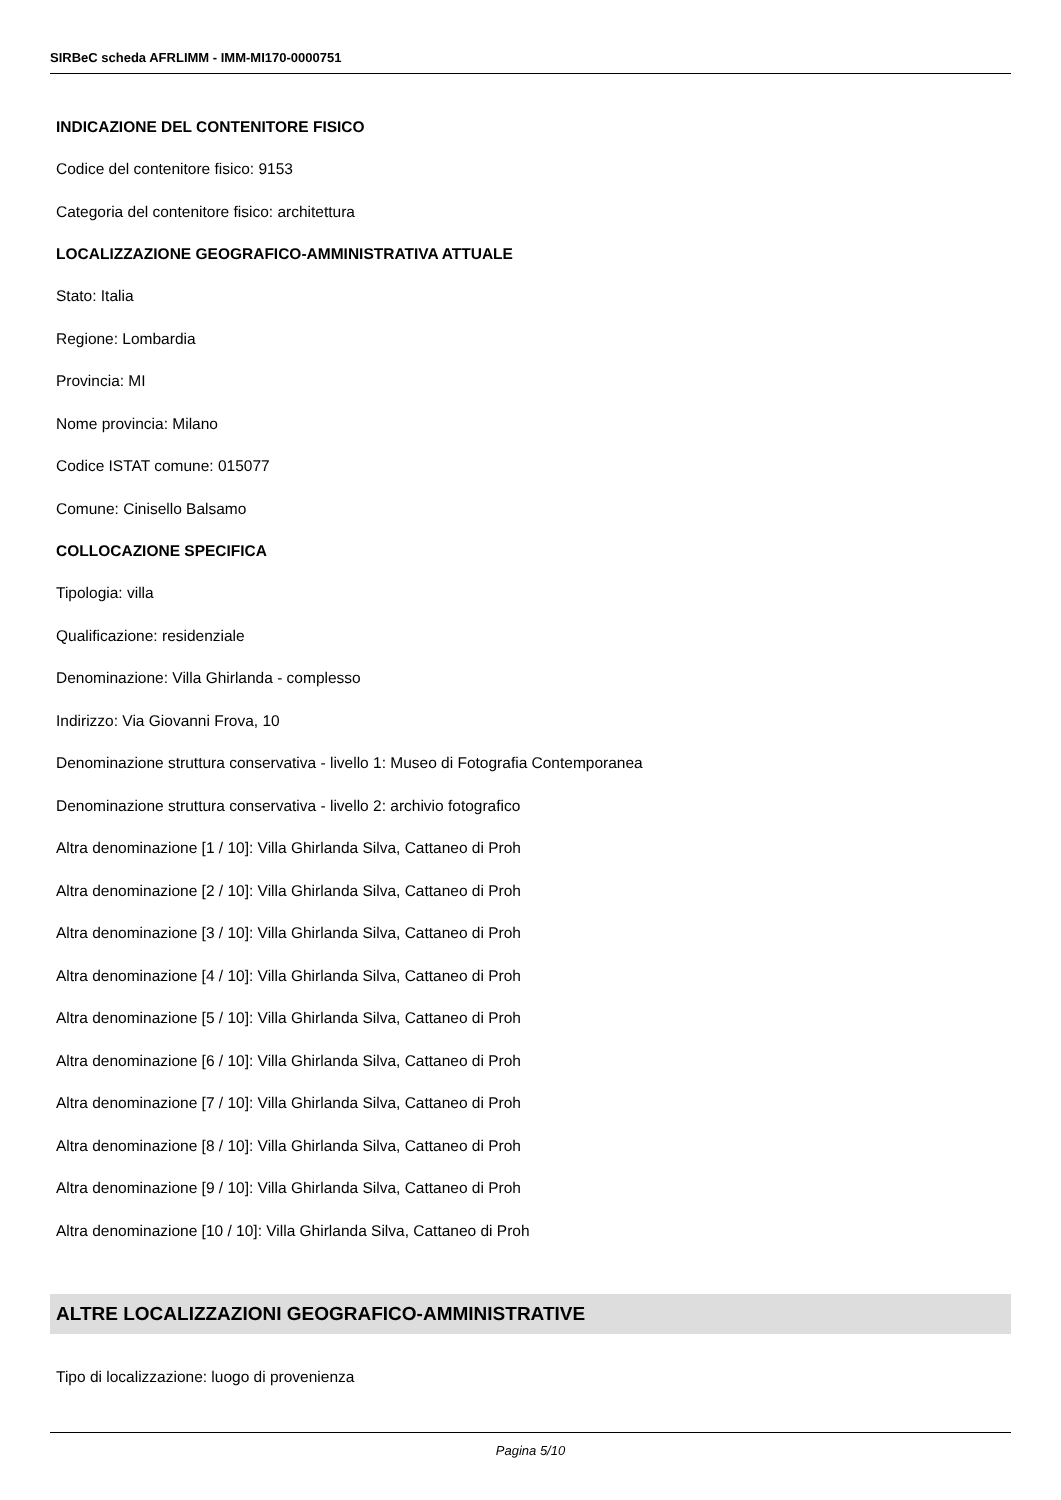SIRBeC scheda AFRLIMM - IMM-MI170-0000751
INDICAZIONE DEL CONTENITORE FISICO
Codice del contenitore fisico: 9153
Categoria del contenitore fisico: architettura
LOCALIZZAZIONE GEOGRAFICO-AMMINISTRATIVA ATTUALE
Stato: Italia
Regione: Lombardia
Provincia: MI
Nome provincia: Milano
Codice ISTAT comune: 015077
Comune: Cinisello Balsamo
COLLOCAZIONE SPECIFICA
Tipologia: villa
Qualificazione: residenziale
Denominazione: Villa Ghirlanda - complesso
Indirizzo: Via Giovanni Frova, 10
Denominazione struttura conservativa - livello 1: Museo di Fotografia Contemporanea
Denominazione struttura conservativa - livello 2: archivio fotografico
Altra denominazione [1 / 10]: Villa Ghirlanda Silva, Cattaneo di Proh
Altra denominazione [2 / 10]: Villa Ghirlanda Silva, Cattaneo di Proh
Altra denominazione [3 / 10]: Villa Ghirlanda Silva, Cattaneo di Proh
Altra denominazione [4 / 10]: Villa Ghirlanda Silva, Cattaneo di Proh
Altra denominazione [5 / 10]: Villa Ghirlanda Silva, Cattaneo di Proh
Altra denominazione [6 / 10]: Villa Ghirlanda Silva, Cattaneo di Proh
Altra denominazione [7 / 10]: Villa Ghirlanda Silva, Cattaneo di Proh
Altra denominazione [8 / 10]: Villa Ghirlanda Silva, Cattaneo di Proh
Altra denominazione [9 / 10]: Villa Ghirlanda Silva, Cattaneo di Proh
Altra denominazione [10 / 10]: Villa Ghirlanda Silva, Cattaneo di Proh
ALTRE LOCALIZZAZIONI GEOGRAFICO-AMMINISTRATIVE
Tipo di localizzazione: luogo di provenienza
Pagina 5/10